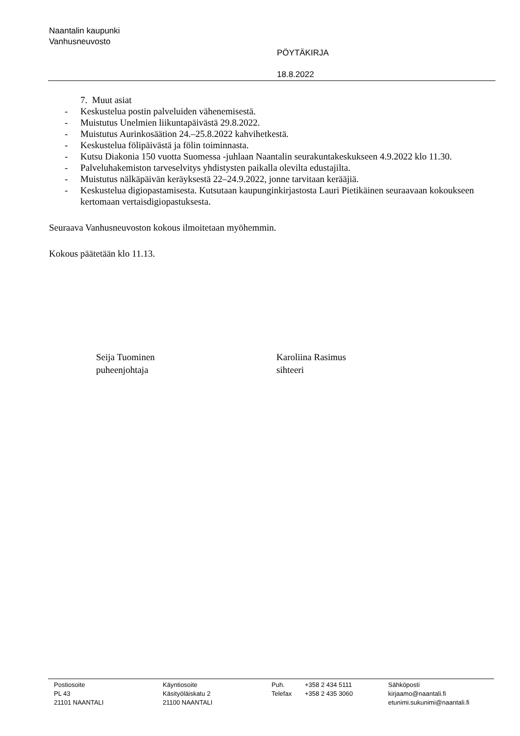Naantalin kaupunki
Vanhusneuvosto
PÖYTÄKIRJA
18.8.2022
7. Muut asiat
- Keskustelua postin palveluiden vähenemisestä.
- Muistutus Unelmien liikuntapäivästä 29.8.2022.
- Muistutus Aurinkosäätion 24.–25.8.2022 kahvihetkestä.
- Keskustelua fölipäivästä ja fölin toiminnasta.
- Kutsu Diakonia 150 vuotta Suomessa -juhlaan Naantalin seurakuntakeskukseen 4.9.2022 klo 11.30.
- Palveluhakemiston tarveselvitys yhdistysten paikalla olevilta edustajilta.
- Muistutus nälkäpäivän keräyksestä 22–24.9.2022, jonne tarvitaan kerääjiä.
- Keskustelua digiopastamisesta. Kutsutaan kaupunginkirjastosta Lauri Pietikäinen seuraavaan kokoukseen kertomaan vertaisdigiopastuksesta.
Seuraava Vanhusneuvoston kokous ilmoitetaan myöhemmin.
Kokous päätetään klo 11.13.
Seija Tuominen
puheenjohtaja
Karoliina Rasimus
sihteeri
Postiosoite
PL 43
21101 NAANTALI
Käyntiosoite
Käsityöläiskatu 2
21100 NAANTALI
Puh.
Telefax
+358 2 434 5111
+358 2 435 3060
Sähköposti
kirjaamo@naantali.fi
etunimi.sukunimi@naantali.fi